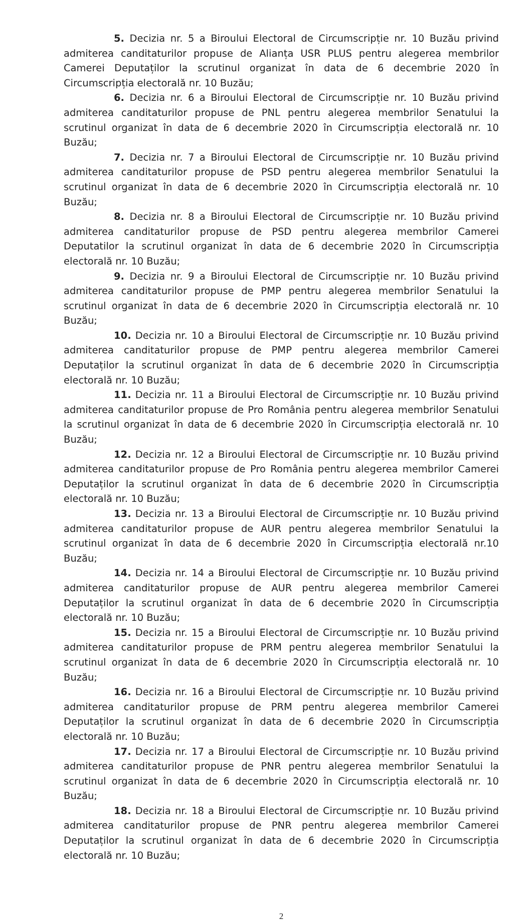5. Decizia nr. 5 a Biroului Electoral de Circumscripție nr. 10 Buzău privind admiterea canditaturilor propuse de Alianța USR PLUS pentru alegerea membrilor Camerei Deputaților la scrutinul organizat în data de 6 decembrie 2020 în Circumscripția electorală nr. 10 Buzău;
6. Decizia nr. 6 a Biroului Electoral de Circumscripție nr. 10 Buzău privind admiterea canditaturilor propuse de PNL pentru alegerea membrilor Senatului la scrutinul organizat în data de 6 decembrie 2020 în Circumscripția electorală nr. 10 Buzău;
7. Decizia nr. 7 a Biroului Electoral de Circumscripție nr. 10 Buzău privind admiterea canditaturilor propuse de PSD pentru alegerea membrilor Senatului la scrutinul organizat în data de 6 decembrie 2020 în Circumscripția electorală nr. 10 Buzău;
8. Decizia nr. 8 a Biroului Electoral de Circumscripție nr. 10 Buzău privind admiterea canditaturilor propuse de PSD pentru alegerea membrilor Camerei Deputatilor la scrutinul organizat în data de 6 decembrie 2020 în Circumscripția electorală nr. 10 Buzău;
9. Decizia nr. 9 a Biroului Electoral de Circumscripție nr. 10 Buzău privind admiterea canditaturilor propuse de PMP pentru alegerea membrilor Senatului la scrutinul organizat în data de 6 decembrie 2020 în Circumscripția electorală nr. 10 Buzău;
10. Decizia nr. 10 a Biroului Electoral de Circumscripție nr. 10 Buzău privind admiterea canditaturilor propuse de PMP pentru alegerea membrilor Camerei Deputaților la scrutinul organizat în data de 6 decembrie 2020 în Circumscripția electorală nr. 10 Buzău;
11. Decizia nr. 11 a Biroului Electoral de Circumscripție nr. 10 Buzău privind admiterea canditaturilor propuse de Pro România pentru alegerea membrilor Senatului la scrutinul organizat în data de 6 decembrie 2020 în Circumscripția electorală nr. 10 Buzău;
12. Decizia nr. 12 a Biroului Electoral de Circumscripție nr. 10 Buzău privind admiterea canditaturilor propuse de Pro România pentru alegerea membrilor Camerei Deputaților la scrutinul organizat în data de 6 decembrie 2020 în Circumscripția electorală nr. 10 Buzău;
13. Decizia nr. 13 a Biroului Electoral de Circumscripție nr. 10 Buzău privind admiterea canditaturilor propuse de AUR pentru alegerea membrilor Senatului la scrutinul organizat în data de 6 decembrie 2020 în Circumscripția electorală nr.10 Buzău;
14. Decizia nr. 14 a Biroului Electoral de Circumscripție nr. 10 Buzău privind admiterea canditaturilor propuse de AUR pentru alegerea membrilor Camerei Deputaților la scrutinul organizat în data de 6 decembrie 2020 în Circumscripția electorală nr. 10 Buzău;
15. Decizia nr. 15 a Biroului Electoral de Circumscripție nr. 10 Buzău privind admiterea canditaturilor propuse de PRM pentru alegerea membrilor Senatului la scrutinul organizat în data de 6 decembrie 2020 în Circumscripția electorală nr. 10 Buzău;
16. Decizia nr. 16 a Biroului Electoral de Circumscripție nr. 10 Buzău privind admiterea canditaturilor propuse de PRM pentru alegerea membrilor Camerei Deputaților la scrutinul organizat în data de 6 decembrie 2020 în Circumscripția electorală nr. 10 Buzău;
17. Decizia nr. 17 a Biroului Electoral de Circumscripție nr. 10 Buzău privind admiterea canditaturilor propuse de PNR pentru alegerea membrilor Senatului la scrutinul organizat în data de 6 decembrie 2020 în Circumscripția electorală nr. 10 Buzău;
18. Decizia nr. 18 a Biroului Electoral de Circumscripție nr. 10 Buzău privind admiterea canditaturilor propuse de PNR pentru alegerea membrilor Camerei Deputaților la scrutinul organizat în data de 6 decembrie 2020 în Circumscripția electorală nr. 10 Buzău;
2